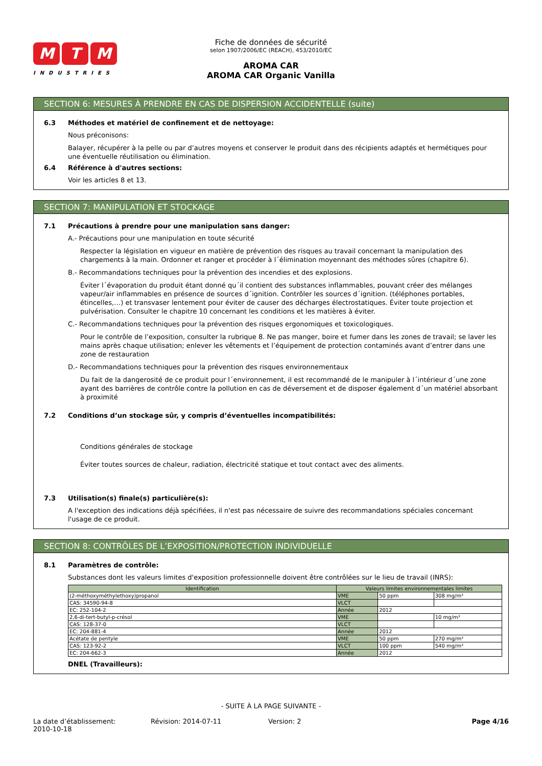M T M
INDUSTRIES
Fiche de données de sécurité
selon 1907/2006/EC (REACH), 453/2010/EC
AROMA CAR
AROMA CAR Organic Vanilla
SECTION 6: MESURES À PRENDRE EN CAS DE DISPERSION ACCIDENTELLE (suite)
6.3 Méthodes et matériel de confinement et de nettoyage:
Nous préconisons:
Balayer, récupérer à la pelle ou par d’autres moyens et conserver le produit dans des récipients adaptés et hermétiques pour une éventuelle réutilisation ou élimination.
6.4 Référence à d'autres sections:
Voir les articles 8 et 13.
SECTION 7: MANIPULATION ET STOCKAGE
7.1 Précautions à prendre pour une manipulation sans danger:
A.- Précautions pour une manipulation en toute sécurité
Respecter la législation en vigueur en matière de prévention des risques au travail concernant la manipulation des chargements à la main. Ordonner et ranger et procéder à l´élimination moyennant des méthodes sûres (chapitre 6).
B.- Recommandations techniques pour la prévention des incendies et des explosions.
Éviter l´évaporation du produit étant donné qu´il contient des substances inflammables, pouvant créer des mélanges vapeur/air inflammables en présence de sources d´ignition. Contrôler les sources d´ignition. (téléphones portables, étincelles,…) et transvaser lentement pour éviter de causer des décharges électrostatiques. Éviter toute projection et pulvérisation. Consulter le chapitre 10 concernant les conditions et les matières à éviter.
C.- Recommandations techniques pour la prévention des risques ergonomiques et toxicologiques.
Pour le contrôle de l’exposition, consulter la rubrique 8. Ne pas manger, boire et fumer dans les zones de travail; se laver les mains après chaque utilisation; enlever les vêtements et l’équipement de protection contaminés avant d’entrer dans une zone de restauration
D.- Recommandations techniques pour la prévention des risques environnementaux
Du fait de la dangerosité de ce produit pour l´environnement, il est recommandé de le manipuler à l´intérieur d´une zone ayant des barrières de contrôle contre la pollution en cas de déversement et de disposer également d´un matériel absorbant à proximité
7.2 Conditions d’un stockage sûr, y compris d’éventuelles incompatibilités:
Conditions générales de stockage
Éviter toutes sources de chaleur, radiation, électricité statique et tout contact avec des aliments.
7.3 Utilisation(s) finale(s) particulière(s):
A l'exception des indications déjà spécifiées, il n'est pas nécessaire de suivre des recommandations spéciales concernant l'usage de ce produit.
SECTION 8: CONTRÔLES DE L’EXPOSITION/PROTECTION INDIVIDUELLE
8.1 Paramètres de contrôle:
Substances dont les valeurs limites d'exposition professionnelle doivent être contrôlées sur le lieu de travail (INRS):
| Identification | Valeurs limites environnementales limites | | |
| --- | --- | --- | --- |
| (2-méthoxyméthylethoxy)propanol | VME | 50 ppm | 308 mg/m³ |
| CAS: 34590-94-8 | VLCT | | |
| EC: 252-104-2 | Année | 2012 | |
| 2,6-di-tert-butyl-p-crésol | VME | | 10 mg/m³ |
| CAS: 128-37-0 | VLCT | | |
| EC: 204-881-4 | Année | 2012 | |
| Acétate de pentyle | VME | 50 ppm | 270 mg/m³ |
| CAS: 123-92-2 | VLCT | 100 ppm | 540 mg/m³ |
| EC: 204-662-3 | Année | 2012 | |
DNEL (Travailleurs):
- SUITE À LA PAGE SUIVANTE -
La date d’établissement:
2010-10-18
Révision: 2014-07-11 Version: 2 Page 4/16